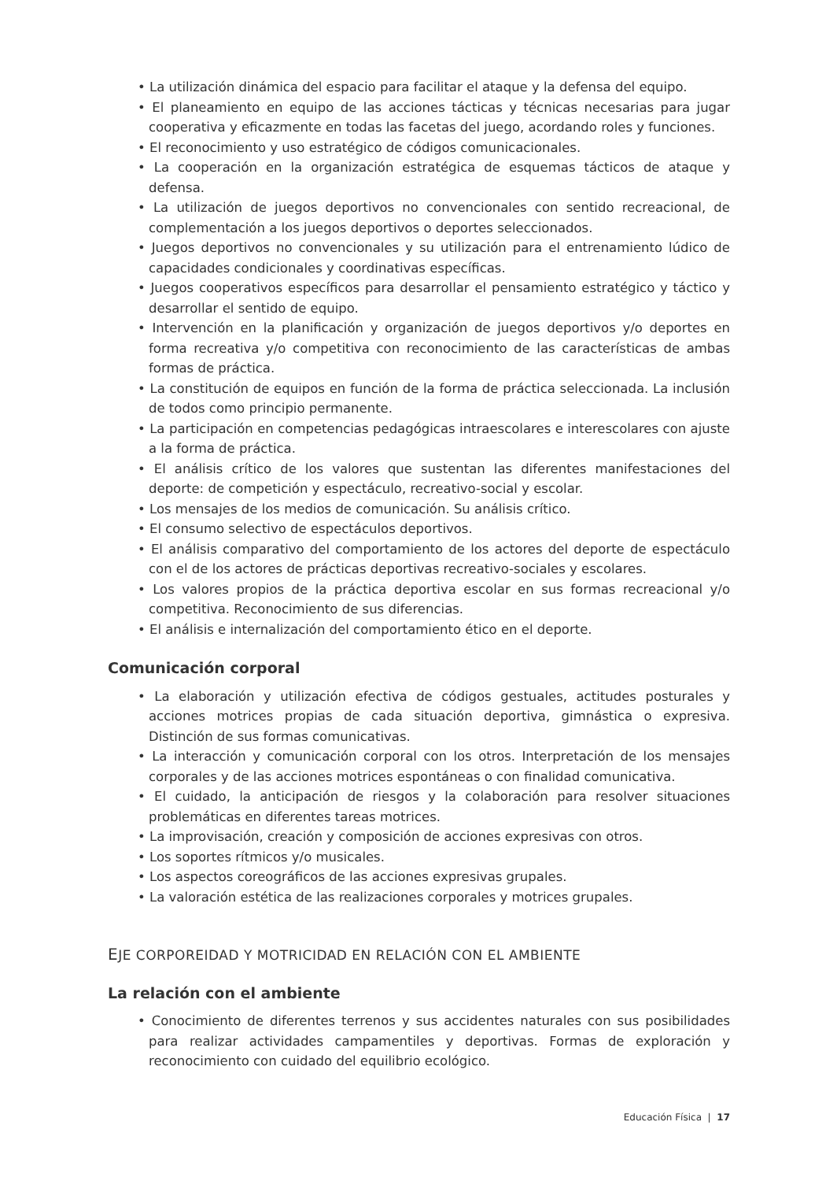• La utilización dinámica del espacio para facilitar el ataque y la defensa del equipo.
• El planeamiento en equipo de las acciones tácticas y técnicas necesarias para jugar cooperativa y eficazmente en todas las facetas del juego, acordando roles y funciones.
• El reconocimiento y uso estratégico de códigos comunicacionales.
• La cooperación en la organización estratégica de esquemas tácticos de ataque y defensa.
• La utilización de juegos deportivos no convencionales con sentido recreacional, de complementación a los juegos deportivos o deportes seleccionados.
• Juegos deportivos no convencionales y su utilización para el entrenamiento lúdico de capacidades condicionales y coordinativas específicas.
• Juegos cooperativos específicos para desarrollar el pensamiento estratégico y táctico y desarrollar el sentido de equipo.
• Intervención en la planificación y organización de juegos deportivos y/o deportes en forma recreativa y/o competitiva con reconocimiento de las características de ambas formas de práctica.
• La constitución de equipos en función de la forma de práctica seleccionada. La inclusión de todos como principio permanente.
• La participación en competencias pedagógicas intraescolares e interescolares con ajuste a la forma de práctica.
• El análisis crítico de los valores que sustentan las diferentes manifestaciones del deporte: de competición y espectáculo, recreativo-social y escolar.
• Los mensajes de los medios de comunicación. Su análisis crítico.
• El consumo selectivo de espectáculos deportivos.
• El análisis comparativo del comportamiento de los actores del deporte de espectáculo con el de los actores de prácticas deportivas recreativo-sociales y escolares.
• Los valores propios de la práctica deportiva escolar en sus formas recreacional y/o competitiva. Reconocimiento de sus diferencias.
• El análisis e internalización del comportamiento ético en el deporte.
Comunicación corporal
• La elaboración y utilización efectiva de códigos gestuales, actitudes posturales y acciones motrices propias de cada situación deportiva, gimnástica o expresiva. Distinción de sus formas comunicativas.
• La interacción y comunicación corporal con los otros. Interpretación de los mensajes corporales y de las acciones motrices espontáneas o con finalidad comunicativa.
• El cuidado, la anticipación de riesgos y la colaboración para resolver situaciones problemáticas en diferentes tareas motrices.
• La improvisación, creación y composición de acciones expresivas con otros.
• Los soportes rítmicos y/o musicales.
• Los aspectos coreográficos de las acciones expresivas grupales.
• La valoración estética de las realizaciones corporales y motrices grupales.
EJE CORPOREIDAD Y MOTRICIDAD EN RELACIÓN CON EL AMBIENTE
La relación con el ambiente
• Conocimiento de diferentes terrenos y sus accidentes naturales con sus posibilidades para realizar actividades campamentiles y deportivas. Formas de exploración y reconocimiento con cuidado del equilibrio ecológico.
Educación Física | 17